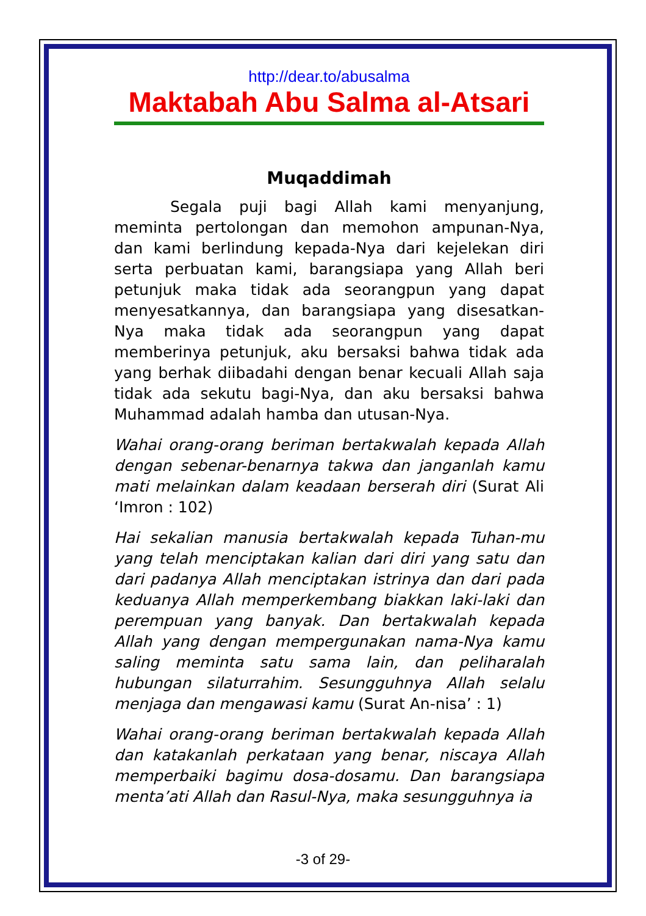http://dear.to/abusalma
Maktabah Abu Salma al-Atsari
Muqaddimah
Segala puji bagi Allah kami menyanjung, meminta pertolongan dan memohon ampunan-Nya, dan kami berlindung kepada-Nya dari kejelekan diri serta perbuatan kami, barangsiapa yang Allah beri petunjuk maka tidak ada seorangpun yang dapat menyesatkannya, dan barangsiapa yang disesatkan-Nya maka tidak ada seorangpun yang dapat memberinya petunjuk, aku bersaksi bahwa tidak ada yang berhak diibadahi dengan benar kecuali Allah saja tidak ada sekutu bagi-Nya, dan aku bersaksi bahwa Muhammad adalah hamba dan utusan-Nya.
Wahai orang-orang beriman bertakwalah kepada Allah dengan sebenar-benarnya takwa dan janganlah kamu mati melainkan dalam keadaan berserah diri (Surat Ali ‘Imron : 102)
Hai sekalian manusia bertakwalah kepada Tuhan-mu yang telah menciptakan kalian dari diri yang satu dan dari padanya Allah menciptakan istrinya dan dari pada keduanya Allah memperkembang biakkan laki-laki dan perempuan yang banyak. Dan bertakwalah kepada Allah yang dengan mempergunakan nama-Nya kamu saling meminta satu sama lain, dan peliharalah hubungan silaturrahim. Sesungguhnya Allah selalu menjaga dan mengawasi kamu (Surat An-nisa’ : 1)
Wahai orang-orang beriman bertakwalah kepada Allah dan katakanlah perkataan yang benar, niscaya Allah memperbaiki bagimu dosa-dosamu. Dan barangsiapa menta’ati Allah dan Rasul-Nya, maka sesungguhnya ia
-3 of 29-